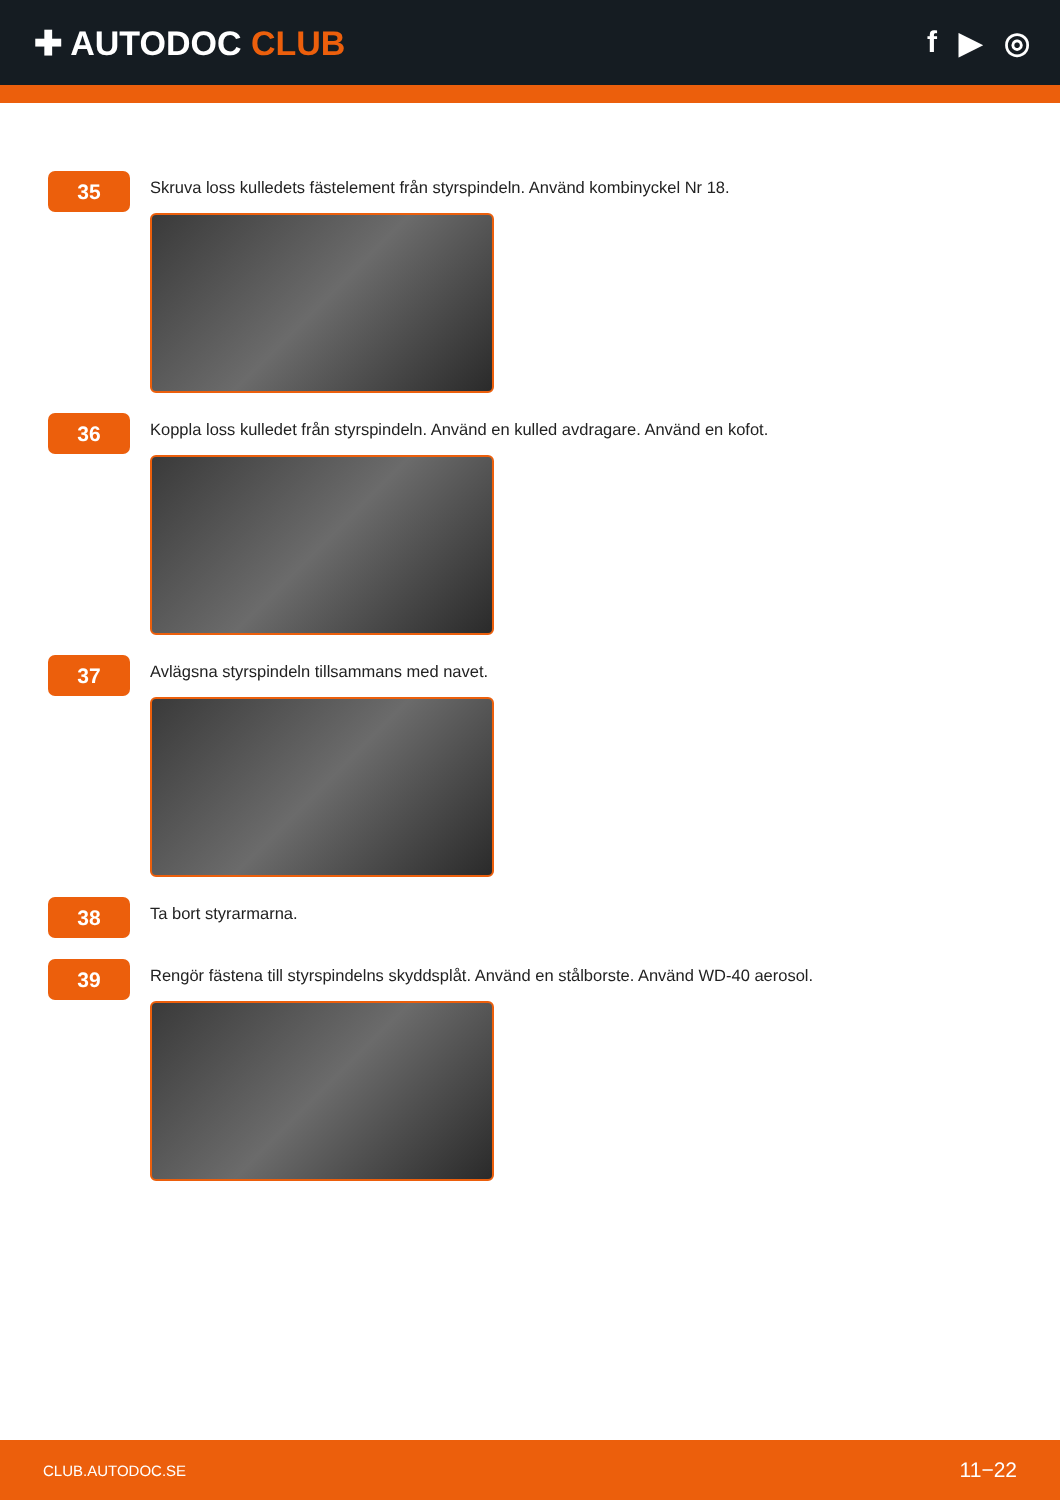✚ AUTODOC CLUB f ▶ ◎
35
Skruva loss kulledets fästelement från styrspindeln. Använd kombinyckel Nr 18.
36
Koppla loss kulledet från styrspindeln. Använd en kulled avdragare. Använd en kofot.
37
Avlägsna styrspindeln tillsammans med navet.
38
Ta bort styrarmarna.
39
Rengör fästena till styrspindelns skyddsplåt. Använd en stålborste. Använd WD-40 aerosol.
CLUB.AUTODOC.SE 11−22